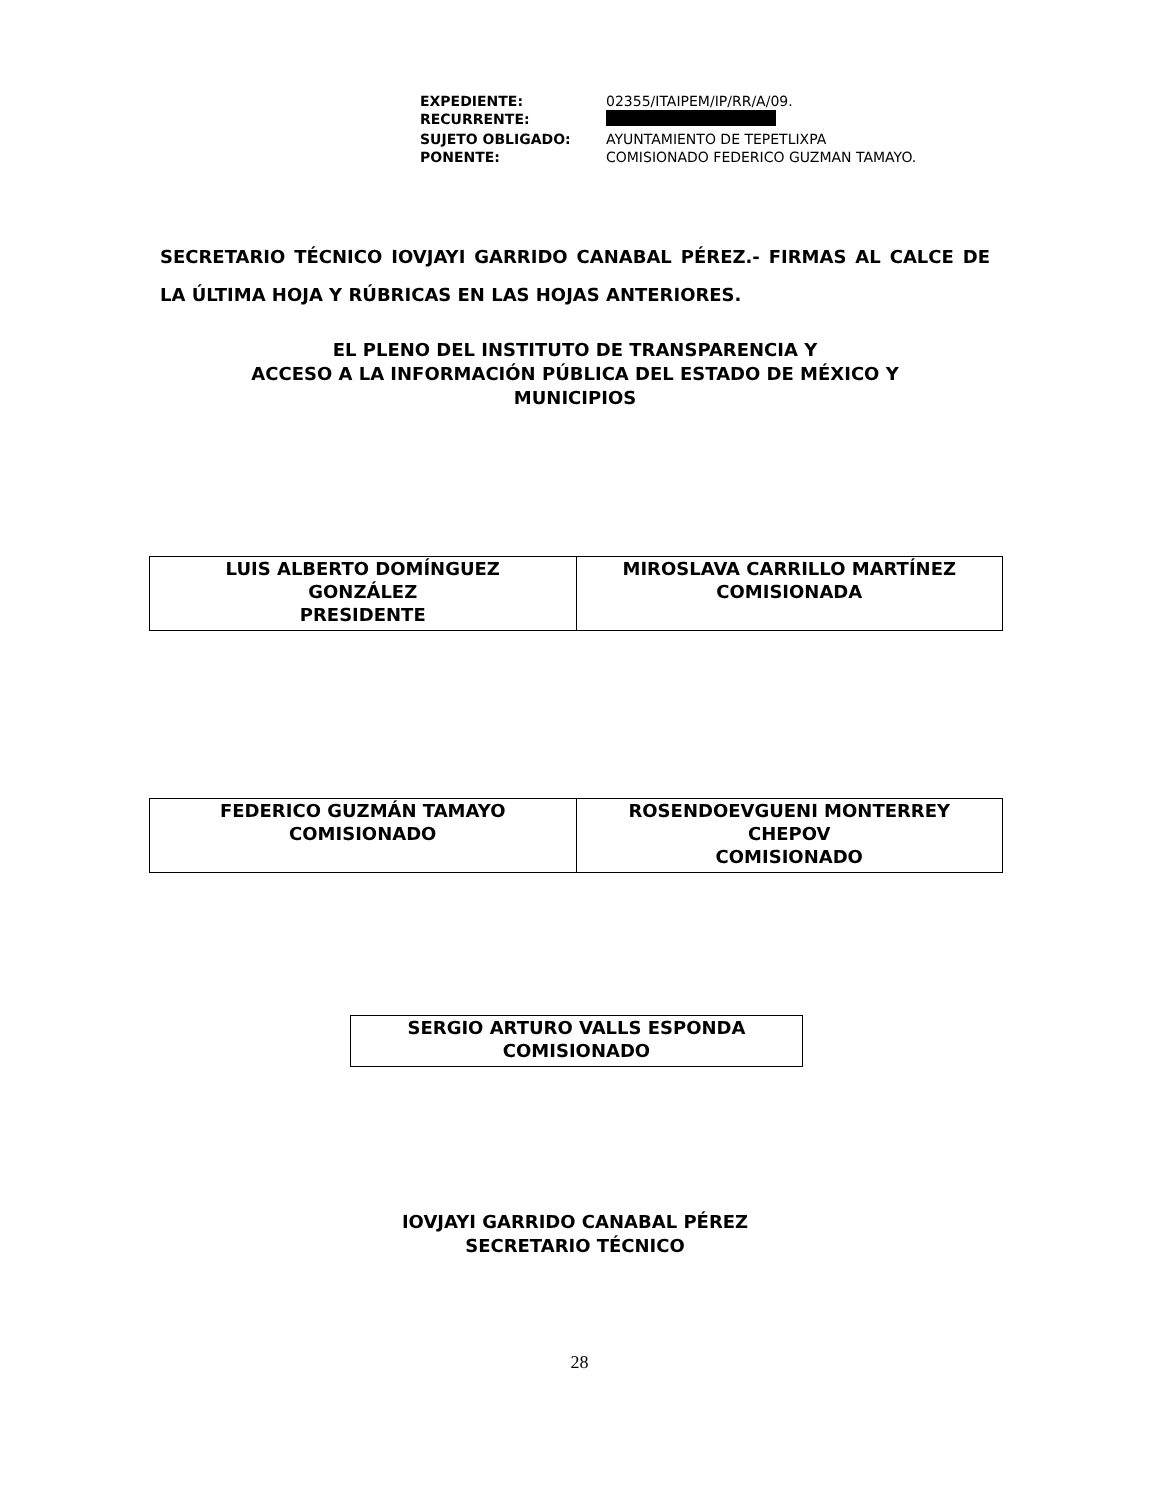| EXPEDIENTE: | 02355/ITAIPEM/IP/RR/A/09. |
| RECURRENTE: | |
| SUJETO OBLIGADO: | AYUNTAMIENTO DE TEPETLIXPA |
| PONENTE: | COMISIONADO FEDERICO GUZMAN TAMAYO. |
SECRETARIO TÉCNICO IOVJAYI GARRIDO CANABAL PÉREZ.- FIRMAS AL CALCE DE LA ÚLTIMA HOJA Y RÚBRICAS EN LAS HOJAS ANTERIORES.
EL PLENO DEL INSTITUTO DE TRANSPARENCIA Y
ACCESO A LA INFORMACIÓN PÚBLICA DEL ESTADO DE MÉXICO Y
MUNICIPIOS
| LUIS ALBERTO DOMÍNGUEZ GONZÁLEZ PRESIDENTE | MIROSLAVA CARRILLO MARTÍNEZ COMISIONADA |
| FEDERICO GUZMÁN TAMAYO COMISIONADO | ROSENDOEVGUENI MONTERREY CHEPOV COMISIONADO |
| SERGIO ARTURO VALLS ESPONDA COMISIONADO |
IOVJAYI GARRIDO CANABAL PÉREZ
SECRETARIO TÉCNICO
28